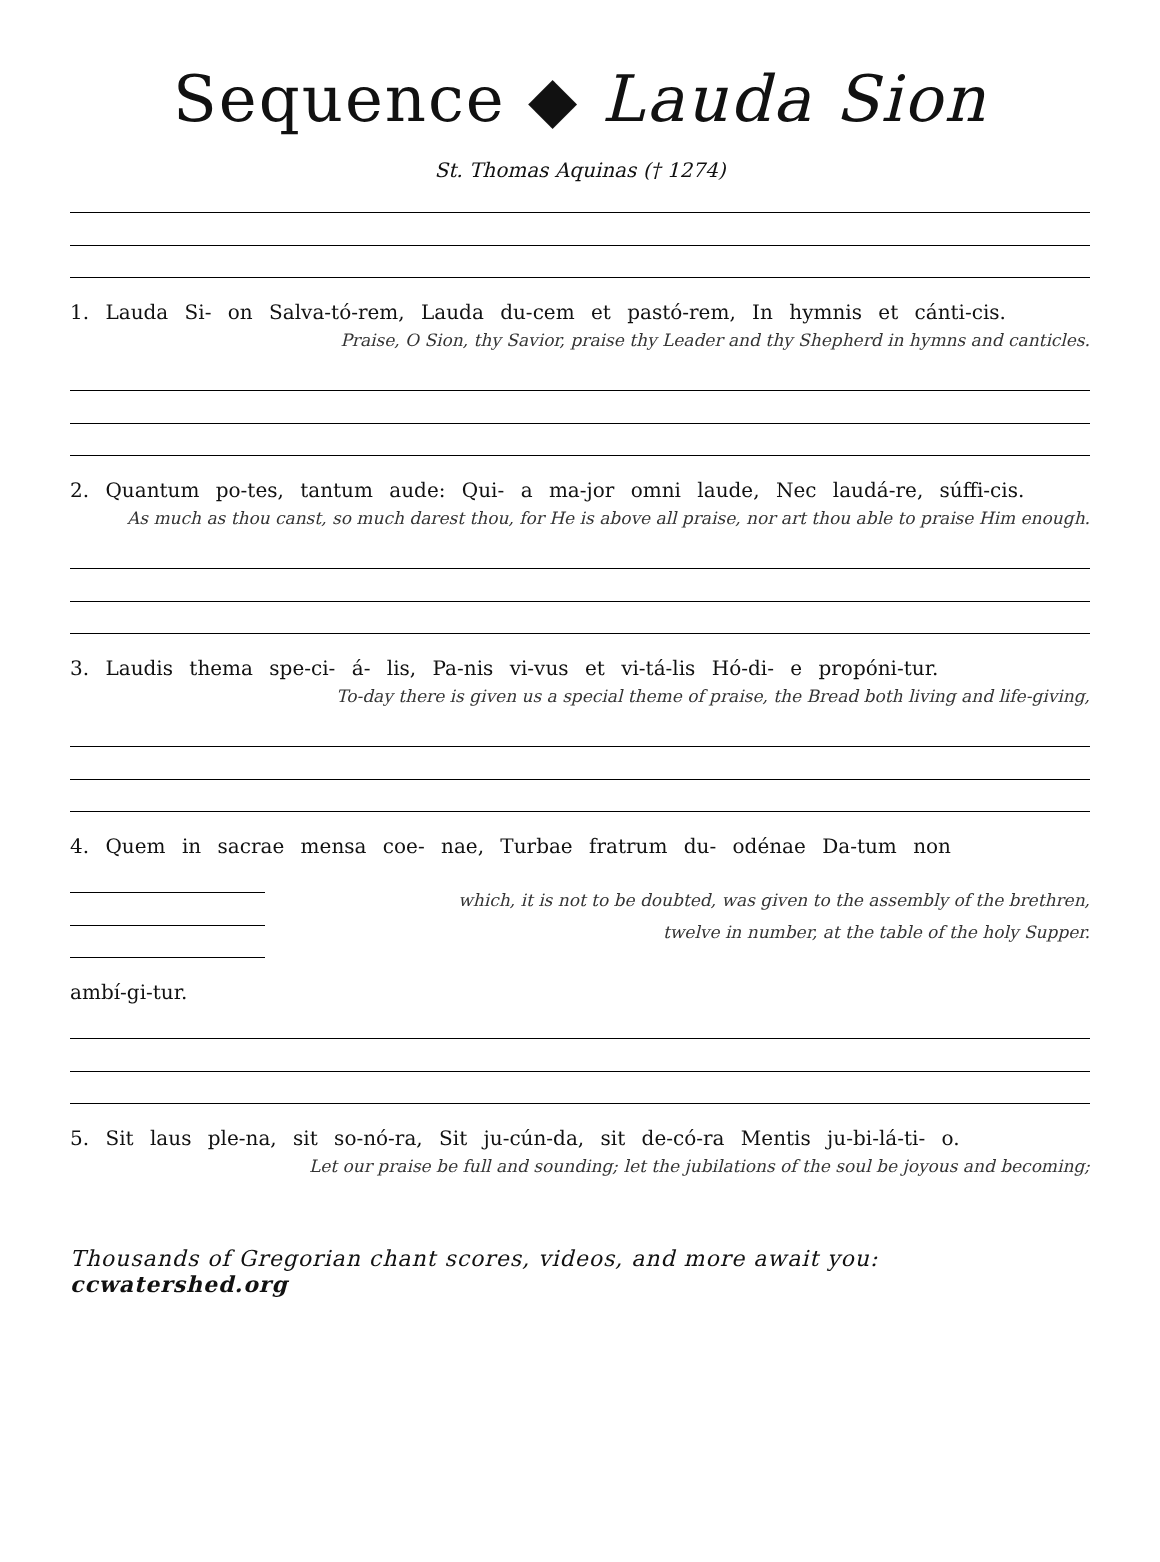Sequence ◆ Lauda Sion
St. Thomas Aquinas († 1274)
1. Lauda Si- on Salva-tó-rem, Lauda du-cem et pastó-rem, In hymnis et cánti-cis.
Praise, O Sion, thy Savior, praise thy Leader and thy Shepherd in hymns and canticles.
2. Quantum po-tes, tantum aude: Qui- a ma-jor omni laude, Nec laudá-re, súffi-cis.
As much as thou canst, so much darest thou, for He is above all praise, nor art thou able to praise Him enough.
3. Laudis thema spe-ci- á- lis, Pa-nis vi-vus et vi-tá-lis Hó-di- e propóni-tur.
To-day there is given us a special theme of praise, the Bread both living and life-giving,
4. Quem in sacrae mensa coe- nae, Turbae fratrum du- odénae Da-tum non
ambí-gi-tur.
which, it is not to be doubted, was given to the assembly of the brethren,
twelve in number, at the table of the holy Supper.
5. Sit laus ple-na, sit so-nó-ra, Sit ju-cún-da, sit de-có-ra Mentis ju-bi-lá-ti- o.
Let our praise be full and sounding; let the jubilations of the soul be joyous and becoming;
Thousands of Gregorian chant scores, videos, and more await you: ccwatershed.org